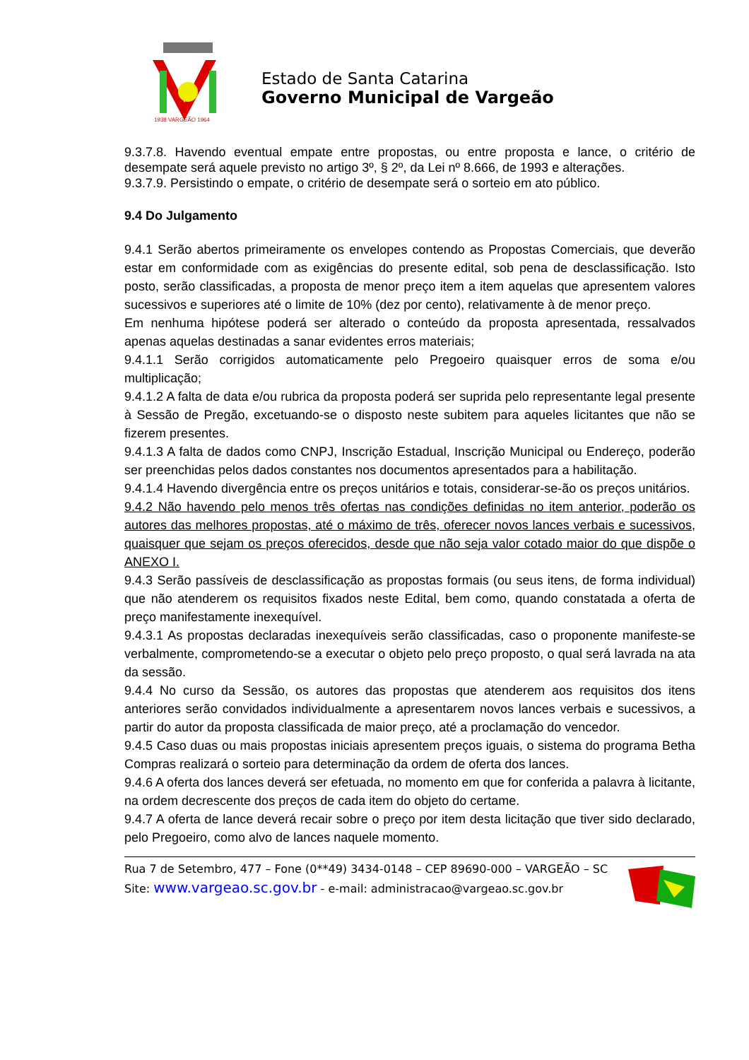1938 VARGEÃO 1964
Estado de Santa Catarina
Governo Municipal de Vargeão
9.3.7.8. Havendo eventual empate entre propostas, ou entre proposta e lance, o critério de desempate será aquele previsto no artigo 3º, § 2º, da Lei nº 8.666, de 1993 e alterações.
9.3.7.9. Persistindo o empate, o critério de desempate será o sorteio em ato público.
9.4 Do Julgamento
9.4.1 Serão abertos primeiramente os envelopes contendo as Propostas Comerciais, que deverão estar em conformidade com as exigências do presente edital, sob pena de desclassificação. Isto posto, serão classificadas, a proposta de menor preço item a item aquelas que apresentem valores sucessivos e superiores até o limite de 10% (dez por cento), relativamente à de menor preço.
Em nenhuma hipótese poderá ser alterado o conteúdo da proposta apresentada, ressalvados apenas aquelas destinadas a sanar evidentes erros materiais;
9.4.1.1 Serão corrigidos automaticamente pelo Pregoeiro quaisquer erros de soma e/ou multiplicação;
9.4.1.2 A falta de data e/ou rubrica da proposta poderá ser suprida pelo representante legal presente à Sessão de Pregão, excetuando-se o disposto neste subitem para aqueles licitantes que não se fizerem presentes.
9.4.1.3 A falta de dados como CNPJ, Inscrição Estadual, Inscrição Municipal ou Endereço, poderão ser preenchidas pelos dados constantes nos documentos apresentados para a habilitação.
9.4.1.4 Havendo divergência entre os preços unitários e totais, considerar-se-ão os preços unitários.
9.4.2 Não havendo pelo menos três ofertas nas condições definidas no item anterior, poderão os autores das melhores propostas, até o máximo de três, oferecer novos lances verbais e sucessivos, quaisquer que sejam os preços oferecidos, desde que não seja valor cotado maior do que dispõe o ANEXO I.
9.4.3 Serão passíveis de desclassificação as propostas formais (ou seus itens, de forma individual) que não atenderem os requisitos fixados neste Edital, bem como, quando constatada a oferta de preço manifestamente inexequível.
9.4.3.1 As propostas declaradas inexequíveis serão classificadas, caso o proponente manifeste-se verbalmente, comprometendo-se a executar o objeto pelo preço proposto, o qual será lavrada na ata da sessão.
9.4.4 No curso da Sessão, os autores das propostas que atenderem aos requisitos dos itens anteriores serão convidados individualmente a apresentarem novos lances verbais e sucessivos, a partir do autor da proposta classificada de maior preço, até a proclamação do vencedor.
9.4.5 Caso duas ou mais propostas iniciais apresentem preços iguais, o sistema do programa Betha Compras realizará o sorteio para determinação da ordem de oferta dos lances.
9.4.6 A oferta dos lances deverá ser efetuada, no momento em que for conferida a palavra à licitante, na ordem decrescente dos preços de cada item do objeto do certame.
9.4.7 A oferta de lance deverá recair sobre o preço por item desta licitação que tiver sido declarado, pelo Pregoeiro, como alvo de lances naquele momento.
Rua 7 de Setembro, 477 – Fone (0**49) 3434-0148 – CEP 89690-000 – VARGEÃO – SC
Site: www.vargeao.sc.gov.br - e-mail: administracao@vargeao.sc.gov.br